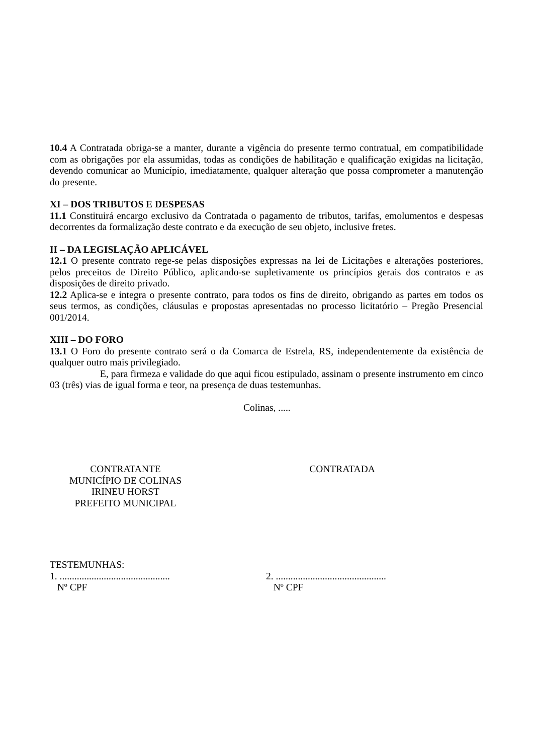10.4 A Contratada obriga-se a manter, durante a vigência do presente termo contratual, em compatibilidade com as obrigações por ela assumidas, todas as condições de habilitação e qualificação exigidas na licitação, devendo comunicar ao Município, imediatamente, qualquer alteração que possa comprometer a manutenção do presente.
XI – DOS TRIBUTOS E DESPESAS
11.1 Constituirá encargo exclusivo da Contratada o pagamento de tributos, tarifas, emolumentos e despesas decorrentes da formalização deste contrato e da execução de seu objeto, inclusive fretes.
II – DA LEGISLAÇÃO APLICÁVEL
12.1 O presente contrato rege-se pelas disposições expressas na lei de Licitações e alterações posteriores, pelos preceitos de Direito Público, aplicando-se supletivamente os princípios gerais dos contratos e as disposições de direito privado.
12.2 Aplica-se e integra o presente contrato, para todos os fins de direito, obrigando as partes em todos os seus termos, as condições, cláusulas e propostas apresentadas no processo licitatório – Pregão Presencial 001/2014.
XIII – DO FORO
13.1 O Foro do presente contrato será o da Comarca de Estrela, RS, independentemente da existência de qualquer outro mais privilegiado.
E, para firmeza e validade do que aqui ficou estipulado, assinam o presente instrumento em cinco 03 (três) vias de igual forma e teor, na presença de duas testemunhas.
Colinas, .....
CONTRATANTE
MUNICÍPIO DE COLINAS
IRINEU HORST
PREFEITO MUNICIPAL
CONTRATADA
TESTEMUNHAS:
1. .............................................
Nº CPF
2. .............................................
Nº CPF